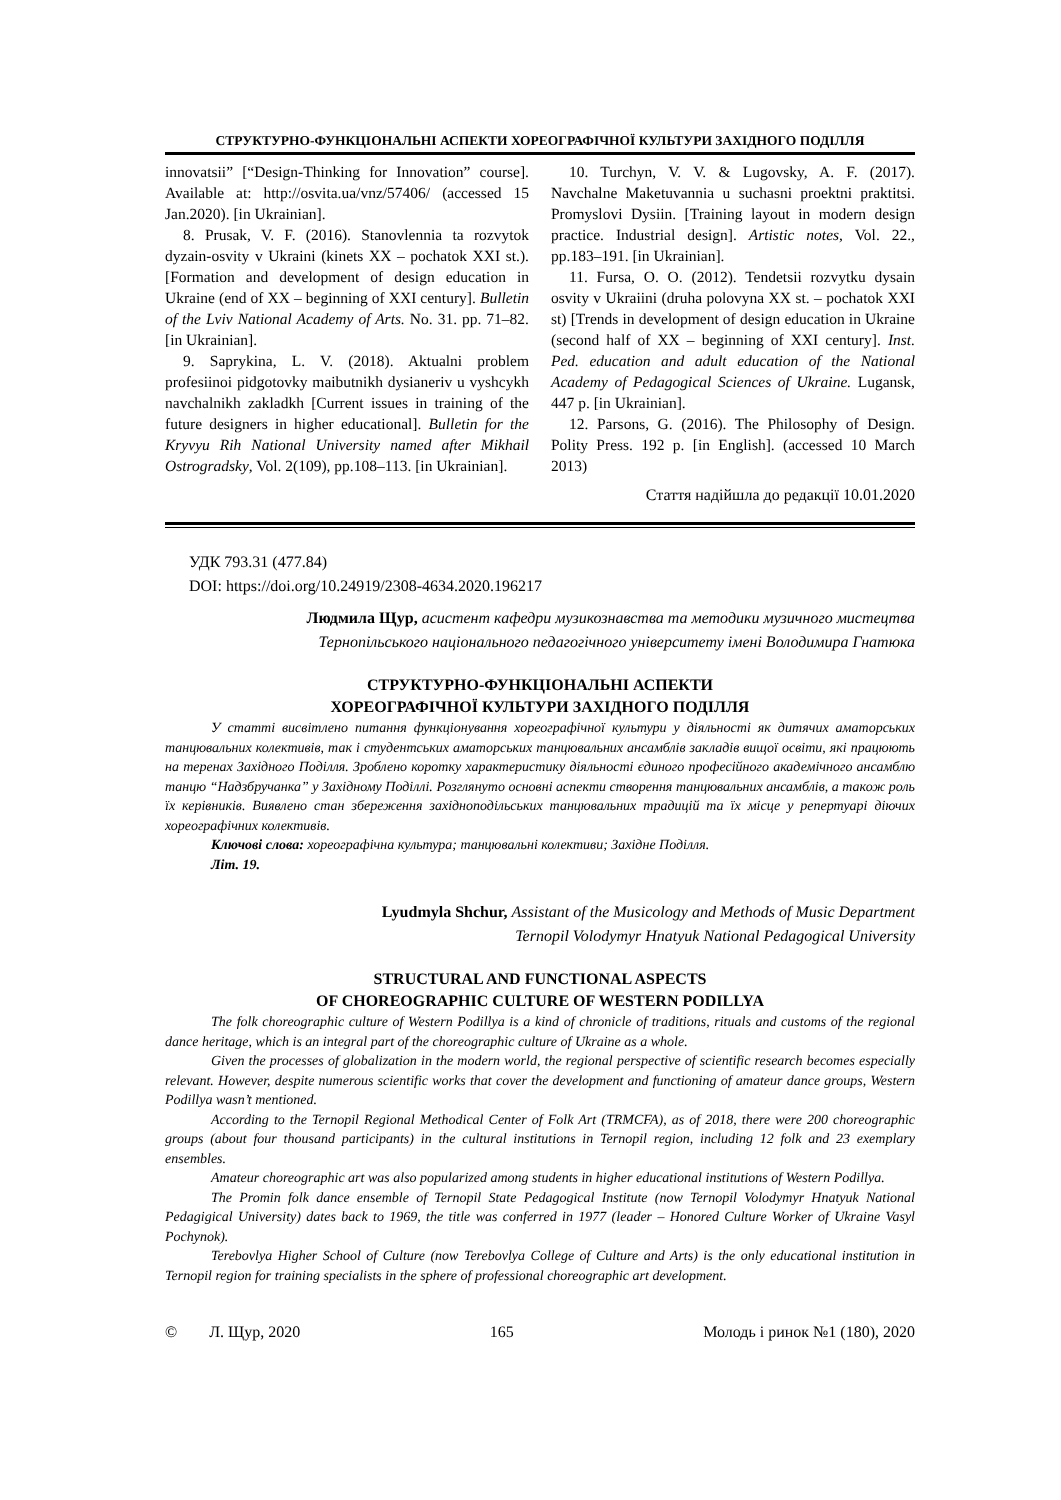СТРУКТУРНО-ФУНКЦІОНАЛЬНІ АСПЕКТИ ХОРЕОГРАФІЧНОЇ КУЛЬТУРИ ЗАХІДНОГО ПОДІЛЛЯ
innovatsii” [“Design-Thinking for Innovation” course]. Available at: http://osvita.ua/vnz/57406/ (accessed 15 Jan.2020). [in Ukrainian].
8. Prusak, V. F. (2016). Stanovlennia ta rozvytok dyzain-osvity v Ukraini (kinets XX – pochatok XXI st.). [Formation and development of design education in Ukraine (end of XX – beginning of XXI century]. Bulletin of the Lviv National Academy of Arts. No. 31. pp. 71–82. [in Ukrainian].
9. Saprykina, L. V. (2018). Aktualni problem profesiinoi pidgotovky maibutnikh dysianeriv u vyshcykh navchalnikh zakladkh [Current issues in training of the future designers in higher educational]. Bulletin for the Kryvyu Rih National University named after Mikhail Ostrogradsky, Vol. 2(109), pp.108–113. [in Ukrainian].
10. Turchyn, V. V. & Lugovsky, A. F. (2017). Navchalne Maketuvannia u suchasni proektni praktitsi. Promyslovi Dysiin. [Training layout in modern design practice. Industrial design]. Artistic notes, Vol. 22., pp.183–191. [in Ukrainian].
11. Fursa, O. O. (2012). Tendetsii rozvytku dysain osvity v Ukraiini (druha polovyna XX st. – pochatok XXI st) [Trends in development of design education in Ukraine (second half of XX – beginning of XXI century]. Inst. Ped. education and adult education of the National Academy of Pedagogical Sciences of Ukraine. Lugansk, 447 p. [in Ukrainian].
12. Parsons, G. (2016). The Philosophy of Design. Polity Press. 192 p. [in English]. (accessed 10 March 2013)
Стаття надійшла до редакції 10.01.2020
УДК 793.31 (477.84)
DOI: https://doi.org/10.24919/2308-4634.2020.196217
Людмила Щур, асистент кафедри музикознавства та методики музичного мистецтва
Тернопільського національного педагогічного університету імені Володимира Гнатюка
СТРУКТУРНО-ФУНКЦІОНАЛЬНІ АСПЕКТИ
ХОРЕОГРАФІЧНОЇ КУЛЬТУРИ ЗАХІДНОГО ПОДІЛЛЯ
У статті висвітлено питання функціонування хореографічної культури у діяльності як дитячих аматорських танцювальних колективів, так і студентських аматорських танцювальних ансамблів закладів вищої освіти, які працюють на теренах Західного Поділля. Зроблено коротку характеристику діяльності єдиного професійного академічного ансамблю танцю “Надзбручанка” у Західному Поділлі. Розглянуто основні аспекти створення танцювальних ансамблів, а також роль їх керівників. Виявлено стан збереження західноподільських танцювальних традицій та їх місце у репертуарі діючих хореографічних колективів.
Ключові слова: хореографічна культура; танцювальні колективи; Західне Поділля.
Літ. 19.
Lyudmyla Shchur, Assistant of the Musicology and Methods of Music Department
Ternopil Volodymyr Hnatyuk National Pedagogical University
STRUCTURAL AND FUNCTIONAL ASPECTS
OF CHOREOGRAPHIC CULTURE OF WESTERN PODILLYA
The folk choreographic culture of Western Podillya is a kind of chronicle of traditions, rituals and customs of the regional dance heritage, which is an integral part of the choreographic culture of Ukraine as a whole.
Given the processes of globalization in the modern world, the regional perspective of scientific research becomes especially relevant. However, despite numerous scientific works that cover the development and functioning of amateur dance groups, Western Podillya wasn’t mentioned.
According to the Ternopil Regional Methodical Center of Folk Art (TRMCFA), as of 2018, there were 200 choreographic groups (about four thousand participants) in the cultural institutions in Ternopil region, including 12 folk and 23 exemplary ensembles.
Amateur choreographic art was also popularized among students in higher educational institutions of Western Podillya.
The Promin folk dance ensemble of Ternopil State Pedagogical Institute (now Ternopil Volodymyr Hnatyuk National Pedagigical University) dates back to 1969, the title was conferred in 1977 (leader – Honored Culture Worker of Ukraine Vasyl Pochynok).
Terebovlya Higher School of Culture (now Terebovlya College of Culture and Arts) is the only educational institution in Ternopil region for training specialists in the sphere of professional choreographic art development.
© Л. Щур, 2020 165 Молодь і ринок №1 (180), 2020